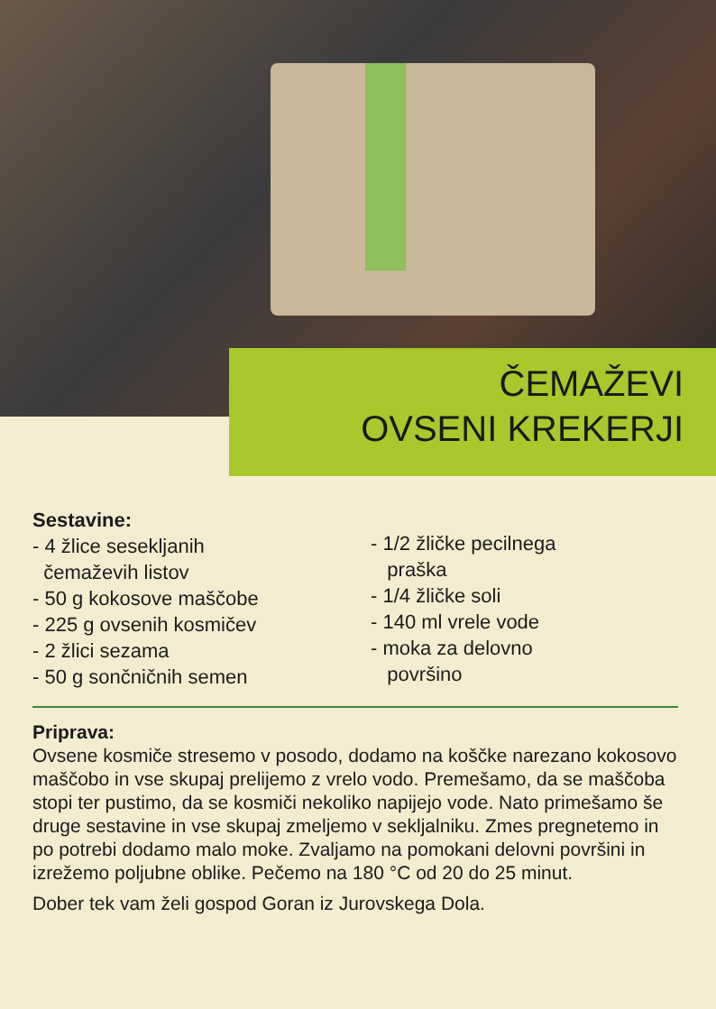ČEMAŽEVI
OVSENI KREKERJI
Sestavine:
- 4 žlice sesekljanih
čemaževih listov
- 50 g kokosove maščobe
- 225 g ovsenih kosmičev
- 2 žlici sezama
- 50 g sončničnih semen
- 1/2 žličke pecilnega
praška
- 1/4 žličke soli
- 140 ml vrele vode
- moka za delovno
površino
Priprava:
Ovsene kosmiče stresemo v posodo, dodamo na koščke narezano kokosovo maščobo in vse skupaj prelijemo z vrelo vodo. Premešamo, da se maščoba stopi ter pustimo, da se kosmiči nekoliko napijejo vode. Nato primešamo še druge sestavine in vse skupaj zmeljemo v sekljalniku. Zmes pregnetemo in po potrebi dodamo malo moke. Zvaljamo na pomokani delovni površini in izrežemo poljubne oblike. Pečemo na 180 °C od 20 do 25 minut.
Dober tek vam želi gospod Goran iz Jurovskega Dola.